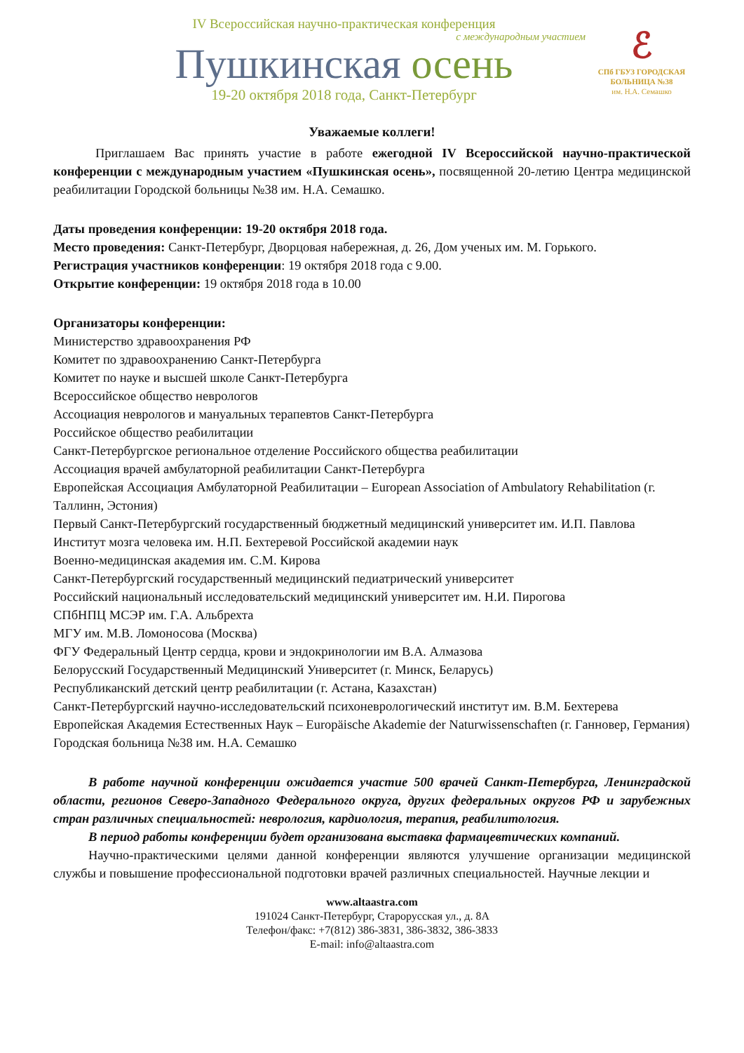IV Всероссийская научно-практическая конференция
с международным участием
Пушкинская осень
19-20 октября 2018 года, Санкт-Петербург
ℰ
СПб ГБУЗ ГОРОДСКАЯ
БОЛЬНИЦА №38
им. Н.А. Семашко
Уважаемые коллеги!
Приглашаем Вас принять участие в работе ежегодной IV Всероссийской научно-практической конференции с международным участием «Пушкинская осень», посвященной 20-летию Центра медицинской реабилитации Городской больницы №38 им. Н.А. Семашко.
Даты проведения конференции: 19-20 октября 2018 года.
Место проведения: Санкт-Петербург, Дворцовая набережная, д. 26, Дом ученых им. М. Горького.
Регистрация участников конференции: 19 октября 2018 года с 9.00.
Открытие конференции: 19 октября 2018 года в 10.00
Организаторы конференции:
Министерство здравоохранения РФ
Комитет по здравоохранению Санкт-Петербурга
Комитет по науке и высшей школе Санкт-Петербурга
Всероссийское общество неврологов
Ассоциация неврологов и мануальных терапевтов Санкт-Петербурга
Российское общество реабилитации
Санкт-Петербургское региональное отделение Российского общества реабилитации
Ассоциация врачей амбулаторной реабилитации Санкт-Петербурга
Европейская Ассоциация Амбулаторной Реабилитации – European Association of Ambulatory Rehabilitation (г. Таллинн, Эстония)
Первый Санкт-Петербургский государственный бюджетный медицинский университет им. И.П. Павлова
Институт мозга человека им. Н.П. Бехтеревой Российской академии наук
Военно-медицинская академия им. С.М. Кирова
Санкт-Петербургский государственный медицинский педиатрический университет
Российский национальный исследовательский медицинский университет им. Н.И. Пирогова
СПбНПЦ МСЭР им. Г.А. Альбрехта
МГУ им. М.В. Ломоносова (Москва)
ФГУ Федеральный Центр сердца, крови и эндокринологии им В.А. Алмазова
Белорусский Государственный Медицинский Университет (г. Минск, Беларусь)
Республиканский детский центр реабилитации (г. Астана, Казахстан)
Санкт-Петербургский научно-исследовательский психоневрологический институт им. В.М. Бехтерева
Европейская Академия Естественных Наук – Europäische Akademie der Naturwissenschaften (г. Ганновер, Германия)
Городская больница №38 им. Н.А. Семашко
В работе научной конференции ожидается участие 500 врачей Санкт-Петербурга, Ленинградской области, регионов Северо-Западного Федерального округа, других федеральных округов РФ и зарубежных стран различных специальностей: неврология, кардиология, терапия, реабилитология.
В период работы конференции будет организована выставка фармацевтических компаний.
Научно-практическими целями данной конференции являются улучшение организации медицинской службы и повышение профессиональной подготовки врачей различных специальностей. Научные лекции и
www.altaastra.com
191024 Санкт-Петербург, Старорусская ул., д. 8А
Телефон/факс: +7(812) 386-3831, 386-3832, 386-3833
E-mail: info@altaastra.com